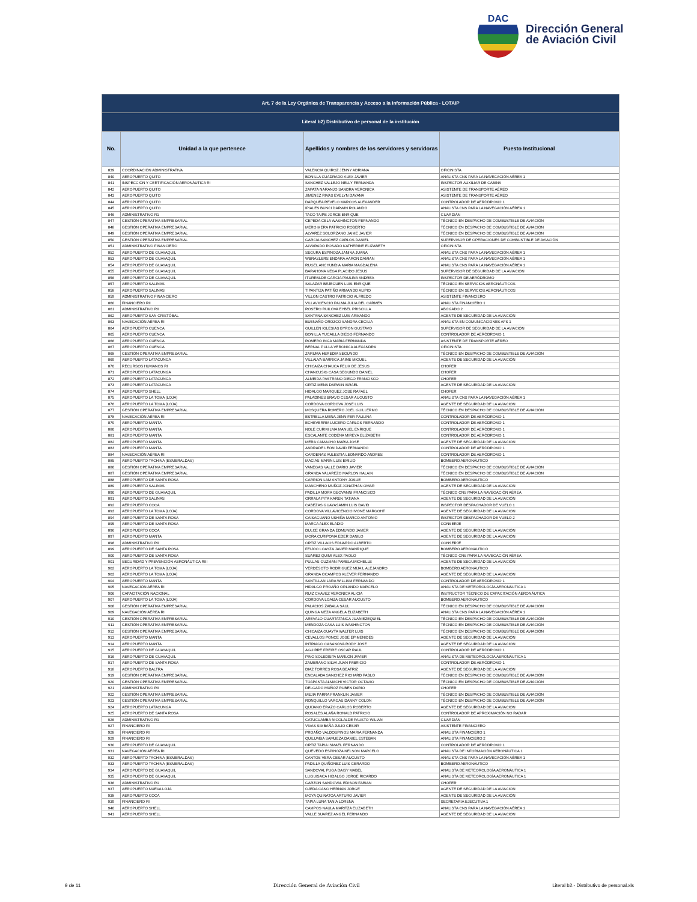DAC
Dirección General
de Aviación Civil
| Art. 7 de la Ley Orgánica de Transparencia y Acceso a la Información Pública - LOTAIP | | | |
| --- | --- | --- | --- |
| Literal b2) Distributivo de personal de la institución | | | |
| No. | Unidad a la que pertenece | Apellidos y nombres de los servidores y servidoras | Puesto Institucional |
| 839 | COORDINACIÓN ADMINISTRATIVA | VALENCIA QUIROZ JENNY ADRIANA | OFICINISTA |
| 840 | AEROPUERTO QUITO | BONILLA CUADRADO ALEX JAVIER | ANALISTA CNS PARA LA NAVEGACIÓN AÉREA 1 |
| 841 | INSPECCIÓN Y CERTIFICACIÓN AERONÁUTICA RI | SANCHEZ VALLEJO NELLY FERNANDA | INSPECTOR AUXILIAR DE CABINA |
| 842 | AEROPUERTO QUITO | ZAPATA NARANJO SANDRA VERONICA | ASISTENTE DE TRANSPORTE AÉREO |
| 843 | AEROPUERTO QUITO | JIMENEZ RIVAS EVELYN DAYANA | ASISTENTE DE TRANSPORTE AÉREO |
| 844 | AEROPUERTO QUITO | DARQUEA REVELO MARCOS ALEXANDER | CONTROLADOR DE AERÓDROMO 1 |
| 845 | AEROPUERTO QUITO | IPIALES BUNCI DARWIN ROLANDO | ANALISTA CNS PARA LA NAVEGACIÓN AÉREA 1 |
| 846 | ADMINISTRATIVO R1 | TACO TAIPE JORGE ENRIQUE | GUARDIÁN |
| 847 | GESTIÓN OPERATIVA EMPRESARIAL | CEPEDA CELA WASHINGTON FERNANDO | TÉCNICO EN DESPACHO DE COMBUSTIBLE DE AVIACIÓN |
| 848 | GESTIÓN OPERATIVA EMPRESARIAL | MERO MERA PATRICIO ROBERTO | TÉCNICO EN DESPACHO DE COMBUSTIBLE DE AVIACIÓN |
| 849 | GESTIÓN OPERATIVA EMPRESARIAL | ALVAREZ SOLORZANO JAIME JAVIER | TÉCNICO EN DESPACHO DE COMBUSTIBLE DE AVIACIÓN |
| 850 | GESTIÓN OPERATIVA EMPRESARIAL | GARCIA SANCHEZ CARLOS DANIEL | SUPERVISOR DE OPERACIONES DE COMBUSTIBLE DE AVIACIÓN |
| 851 | ADMINISTRATIVO FINANCIERO | ALVARADO ROSADO KATHERINE ELIZABETH | OFICINISTA |
| 852 | AEROPUERTO DE GUAYAQUIL | SEGURA ESPINOZA JANINA JUANA | ANALISTA CNS PARA LA NAVEGACIÓN AÉREA 1 |
| 853 | AEROPUERTO DE GUAYAQUIL | WBRASLERS ENDARA AARON DAMIAN | ANALISTA CNS PARA LA NAVEGACIÓN AÉREA 1 |
| 854 | AEROPUERTO DE GUAYAQUIL | RUGEL ANCHUNDIA MARIA MAGDALENA | ANALISTA CNS PARA LA NAVEGACIÓN AÉREA 1 |
| 855 | AEROPUERTO DE GUAYAQUIL | BARAHONA VEGA PLACIDO JESUS | SUPERVISOR DE SEGURIDAD DE LA AVIACIÓN |
| 856 | AEROPUERTO DE GUAYAQUIL | ITURRALDE GARCIA PAULINA ANDREA | INSPECTOR DE AERÓDROMO |
| 857 | AEROPUERTO SALINAS | SALAZAR BEJEGUEN LUIS ENRIQUE | TÉCNICO EN SERVICIOS AERONÁUTICOS |
| 858 | AEROPUERTO SALINAS | TIPANTIZA PATIÑO ARMANDO ALIPIO | TÉCNICO EN SERVICIOS AERONÁUTICOS |
| 859 | ADMINISTRATIVO FINANCIERO | VILLON CASTRO PATRICIO ALFREDO | ASISTENTE FINANCIERO |
| 860 | FINANCIERO RII | VILLAVICENCIO PALMA JULIA DEL CARMEN | ANALISTA FINANCIERO 1 |
| 861 | ADMINISTRATIVO RII | ROSERO RUILOVA EYBEL PRISCILLA | ABOGADO 2 |
| 862 | AEROPUERTO SAN CRISTÓBAL | SANTANA SANCHEZ LUIS ARMANDO | AGENTE DE SEGURIDAD DE LA AVIACIÓN |
| 863 | NAVEGACIÓN AÉREA RI | BUENAÑO OROZCO SANDRA CECILIA | ANALISTA EN COMUNICACIONES AFS 1 |
| 864 | AEROPUERTO CUENCA | GUILLEN IGLESIAS BYRON GUSTAVO | SUPERVISOR DE SEGURIDAD DE LA AVIACIÓN |
| 865 | AEROPUERTO CUENCA | BONILLA YUCAILLA DIEGO FERNANDO | CONTROLADOR DE AERÓDROMO 1 |
| 866 | AEROPUERTO CUENCA | ROMERO INGA MARIA FERNANDA | ASISTENTE DE TRANSPORTE AÉREO |
| 867 | AEROPUERTO CUENCA | BERNAL PULLA VERONICA ALEXANDRA | OFICINISTA |
| 868 | GESTIÓN OPERATIVA EMPRESARIAL | ZARUMA HEREDIA SEGUNDO | TÉCNICO EN DESPACHO DE COMBUSTIBLE DE AVIACIÓN |
| 869 | AEROPUERTO LATACUNGA | VILLALVA BARRIGA JAIME MIGUEL | AGENTE DE SEGURIDAD DE LA AVIACIÓN |
| 870 | RECURSOS HUMANOS RI | CHICAIZA CHAUCA FELIX DE JESUS | CHOFER |
| 871 | AEROPUERTO LATACUNGA | CHANCUSIG CASA SEGUNDO DANIEL | CHOFER |
| 872 | AEROPUERTO LATACUNGA | ALMEIDA PASTRANO DIEGO FRANCISCO | CHOFER |
| 873 | AEROPUERTO LATACUNGA | ORTIZ MENA DARWIN ISRAEL | AGENTE DE SEGURIDAD DE LA AVIACIÓN |
| 874 | AEROPUERTO SHELL | HIDALGO MARQUEZ JOSE RAFAEL | CHOFER |
| 875 | AEROPUERTO LA TOMA (LOJA) | PALADINES BRAVO CESAR AUGUSTO | ANALISTA CNS PARA LA NAVEGACIÓN AÉREA 1 |
| 876 | AEROPUERTO LA TOMA (LOJA) | CORDOVA CORDOVA JOSE LUIS | AGENTE DE SEGURIDAD DE LA AVIACIÓN |
| 877 | GESTIÓN OPERATIVA EMPRESARIAL | MOSQUERA ROMERO JOEL GUILLERMO | TÉCNICO EN DESPACHO DE COMBUSTIBLE DE AVIACIÓN |
| 878 | NAVEGACIÓN AÉREA RI | ESTRELLA MENA JENNIFER PAULINA | CONTROLADOR DE AERÓDROMO 1 |
| 879 | AEROPUERTO MANTA | ECHEVERRIA LUCERO CARLOS FERNANDO | CONTROLADOR DE AERÓDROMO 1 |
| 880 | AEROPUERTO MANTA | NOLE CURIMILMA MANUEL ENRIQUE | CONTROLADOR DE AERÓDROMO 1 |
| 881 | AEROPUERTO MANTA | ESCALANTE CODENA MIREYA ELIZABETH | CONTROLADOR DE AERÓDROMO 1 |
| 882 | AEROPUERTO MANTA | MERA CAMACHO MARIA JOSE | AGENTE DE SEGURIDAD DE LA AVIACIÓN |
| 883 | AEROPUERTO MANTA | ANDRADE LEON DAVID FERNANDO | CONTROLADOR DE AERÓDROMO 1 |
| 884 | NAVEGACIÓN AÉREA RI | CARDENAS AULESTIA LEONARDO ANDRES | CONTROLADOR DE AERÓDROMO 1 |
| 885 | AEROPUERTO TACHINA (ESMERALDAS) | MACIAS MARIN LUIS EMILIO | BOMBERO AERONÁUTICO |
| 886 | GESTIÓN OPERATIVA EMPRESARIAL | VANEGAS VALLE DARIO JAVIER | TÉCNICO EN DESPACHO DE COMBUSTIBLE DE AVIACIÓN |
| 887 | GESTIÓN OPERATIVA EMPRESARIAL | GRANDA VALAREZO MARLON HALAIN | TÉCNICO EN DESPACHO DE COMBUSTIBLE DE AVIACIÓN |
| 888 | AEROPUERTO DE SANTA ROSA | CARRION LAM ANTONY JOSUE | BOMBERO AERONÁUTICO |
| 889 | AEROPUERTO SALINAS | MANCHENO MUÑOZ JONATHAN OMAR | AGENTE DE SEGURIDAD DE LA AVIACIÓN |
| 890 | AEROPUERTO DE GUAYAQUIL | PADILLA MORA GEOVANNI FRANCISCO | TÉCNICO CNS PARA LA NAVEGACIÓN AÉREA |
| 891 | AEROPUERTO SALINAS | ORRALA PITA KAREN TATIANA | AGENTE DE SEGURIDAD DE LA AVIACIÓN |
| 892 | AEROPUERTO COCA | CABEZAS GUAYASAMIN LUIS DAVID | INSPECTOR DESPACHADOR DE VUELO 1 |
| 893 | AEROPUERTO LA TOMA (LOJA) | CORDOVA VILLAVICENCIO IVONE MARGOHT | AGENTE DE SEGURIDAD DE LA AVIACIÓN |
| 894 | AEROPUERTO DE SANTA ROSA | CAISAGUANO USHIÑA MARCO ANTONIO | INSPECTOR DESPACHADOR DE VUELO 2 |
| 895 | AEROPUERTO DE SANTA ROSA | MARCA ALEX ELADIO | CONSERJE |
| 896 | AEROPUERTO COCA | DULCE GRANDA EDMUNDO JAVIER | AGENTE DE SEGURIDAD DE LA AVIACIÓN |
| 897 | AEROPUERTO MANTA | MORA CURIPOMA EDER DANILO | AGENTE DE SEGURIDAD DE LA AVIACIÓN |
| 898 | ADMINISTRATIVO RII | ORTIZ VILLACIS EDUARDO ALBERTO | CONSERJE |
| 899 | AEROPUERTO DE SANTA ROSA | FEIJOO LOAYZA JAVIER MANRIQUE | BOMBERO AERONÁUTICO |
| 900 | AEROPUERTO DE SANTA ROSA | SUAREZ QUIMI ALEX PAOLO | TÉCNICO CNS PARA LA NAVEGACIÓN AÉREA |
| 901 | SEGURIDAD Y PREVENCIÓN AERONÁUTICA RIII | PULLAS GUZMAN PAMELA MICHELLE | AGENTE DE SEGURIDAD DE LA AVIACIÓN |
| 902 | AEROPUERTO LA TOMA (LOJA) | VERDESOTO RODRIGUEZ MIJAIL ALEJANDRO | BOMBERO AERONÁUTICO |
| 903 | AEROPUERTO LA TOMA (LOJA) | GRANDA OCAMPOS KLEVER FERNANDO | AGENTE DE SEGURIDAD DE LA AVIACIÓN |
| 904 | AEROPUERTO MANTA | SANTILLAN LARA WILLIAM FERNANDO | CONTROLADOR DE AERÓDROMO 1 |
| 905 | NAVEGACIÓN AÉREA RI | HIDALGO PROAÑO ORLANDO MARCELO | ANALISTA DE METEOROLOGÍA AERONÁUTICA 1 |
| 906 | CAPACITACIÓN NACIONAL | RUIZ CHAVEZ VERONICA ALICIA | INSTRUCTOR TÉCNICO DE CAPACITACIÓN AERONÁUTICA |
| 907 | AEROPUERTO LA TOMA (LOJA) | CORDOVA LOAIZA CESAR AUGUSTO | BOMBERO AERONÁUTICO |
| 908 | GESTIÓN OPERATIVA EMPRESARIAL | PALACIOS ZABALA SAUL | TÉCNICO EN DESPACHO DE COMBUSTIBLE DE AVIACIÓN |
| 909 | NAVEGACIÓN AÉREA RI | QUINGA MEZA ANGELA ELIZABETH | ANALISTA CNS PARA LA NAVEGACIÓN AÉREA 1 |
| 910 | GESTIÓN OPERATIVA EMPRESARIAL | AREVALO GUARTATANGA JUAN EZEQUIEL | TÉCNICO EN DESPACHO DE COMBUSTIBLE DE AVIACIÓN |
| 911 | GESTIÓN OPERATIVA EMPRESARIAL | MENDOZA CASA LUIS WASHINGTON | TÉCNICO EN DESPACHO DE COMBUSTIBLE DE AVIACIÓN |
| 912 | GESTIÓN OPERATIVA EMPRESARIAL | CHICAIZA GUAYTA WALTER LUIS | TÉCNICO EN DESPACHO DE COMBUSTIBLE DE AVIACIÓN |
| 913 | AEROPUERTO MANTA | CEVALLOS PONCE JOSE EPIMENIDES | AGENTE DE SEGURIDAD DE LA AVIACIÓN |
| 914 | AEROPUERTO MANTA | INTRIAGO CASANOVA RODY JOSE | AGENTE DE SEGURIDAD DE LA AVIACIÓN |
| 915 | AEROPUERTO DE GUAYAQUIL | AGUIRRE FREIRE OSCAR RAUL | CONTROLADOR DE AERÓDROMO 1 |
| 916 | AEROPUERTO DE GUAYAQUIL | PINO SOLEDISPA MARLON JAVIER | ANALISTA DE METEOROLOGÍA AERONÁUTICA 1 |
| 917 | AEROPUERTO DE SANTA ROSA | ZAMBRANO SILVA JUAN FABRICIO | CONTROLADOR DE AERÓDROMO 1 |
| 918 | AEROPUERTO BALTRA | DIAZ TORRES ROSA BEATRIZ | AGENTE DE SEGURIDAD DE LA AVIACIÓN |
| 919 | GESTIÓN OPERATIVA EMPRESARIAL | ENCALADA SANCHEZ RICHARD PABLO | TÉCNICO EN DESPACHO DE COMBUSTIBLE DE AVIACIÓN |
| 920 | GESTIÓN OPERATIVA EMPRESARIAL | TOAPANTA ALMACHI VICTOR OCTAVIO | TÉCNICO EN DESPACHO DE COMBUSTIBLE DE AVIACIÓN |
| 921 | ADMINISTRATIVO RII | DELGADO MUÑOZ RUBEN DARIO | CHOFER |
| 922 | GESTIÓN OPERATIVA EMPRESARIAL | MEJIA PARRA FRANKLIN JAVIER | TÉCNICO EN DESPACHO DE COMBUSTIBLE DE AVIACIÓN |
| 923 | GESTIÓN OPERATIVA EMPRESARIAL | RONQUILLO VARGAS DANNY COLON | TÉCNICO EN DESPACHO DE COMBUSTIBLE DE AVIACIÓN |
| 924 | AEROPUERTO LATACUNGA | QUIJANO ERAZO CARLOS ROBERTO | AGENTE DE SEGURIDAD DE LA AVIACIÓN |
| 925 | AEROPUERTO DE SANTA ROSA | ROSALES ALAÑA RONALD PATRICIO | CONTROLADOR DE APROXIMACIÓN NO RADAR |
| 926 | ADMINISTRATIVO R1 | CATUCUAMBA NICOLALDE FAUSTO WILIAN | GUARDIÁN |
| 927 | FINANCIERO RI | VIVAS SIMBAÑA JULIO CESAR | ASISTENTE FINANCIERO |
| 928 | FINANCIERO RI | PROAÑO VALDOSPINOS MARIA FERNANDA | ANALISTA FINANCIERO 1 |
| 929 | FINANCIERO RI | QUILUMBA SAMUEZA DANIEL ESTEBAN | ANALISTA FINANCIERO 2 |
| 930 | AEROPUERTO DE GUAYAQUIL | ORTIZ TAPIA ISMAEL FERNANDO | CONTROLADOR DE AERÓDROMO 1 |
| 931 | NAVEGACIÓN AÉREA RI | QUEVEDO ESPINOZA NELSON MARCELO | ANALISTA DE INFORMACIÓN AERONÁUTICA 1 |
| 932 | AEROPUERTO TACHINA (ESMERALDAS) | CANTOS VERA CESAR AUGUSTO | ANALISTA CNS PARA LA NAVEGACIÓN AÉREA 1 |
| 933 | AEROPUERTO TACHINA (ESMERALDAS) | PADILLA QUIÑONEZ LUIS GERARDO | BOMBERO AERONÁUTICO |
| 934 | AEROPUERTO DE GUAYAQUIL | SANDOVAL PUGA DAISY MABEL | ANALISTA DE METEOROLOGÍA AERONÁUTICA 1 |
| 935 | AEROPUERTO DE GUAYAQUIL | LLIGUISACA HIDALGO JORGE RICARDO | ANALISTA DE METEOROLOGÍA AERONÁUTICA 1 |
| 936 | ADMINISTRATIVO R1 | GARZON SANDOVAL EDISON FABIAN | CHOFER |
| 937 | AEROPUERTO NUEVA LOJA | OJEDA CANO HERNAN JORGE | AGENTE DE SEGURIDAD DE LA AVIACIÓN |
| 938 | AEROPUERTO COCA | MOYA QUINATOA ARTURO JAVIER | AGENTE DE SEGURIDAD DE LA AVIACIÓN |
| 939 | FINANCIERO RI | TAPIA LUNA TANIA LORENA | SECRETARIA EJECUTIVA 1 |
| 940 | AEROPUERTO SHELL | CAMPOS NAULA MARITZA ELIZABETH | ANALISTA CNS PARA LA NAVEGACIÓN AÉREA 1 |
| 941 | AEROPUERTO SHELL | VALLE SUAREZ ANGEL FERNANDO | AGENTE DE SEGURIDAD DE LA AVIACIÓN |
9 de 11 Dirección General de Aviación Civil Literal b2.- Distributivo de personal.xls